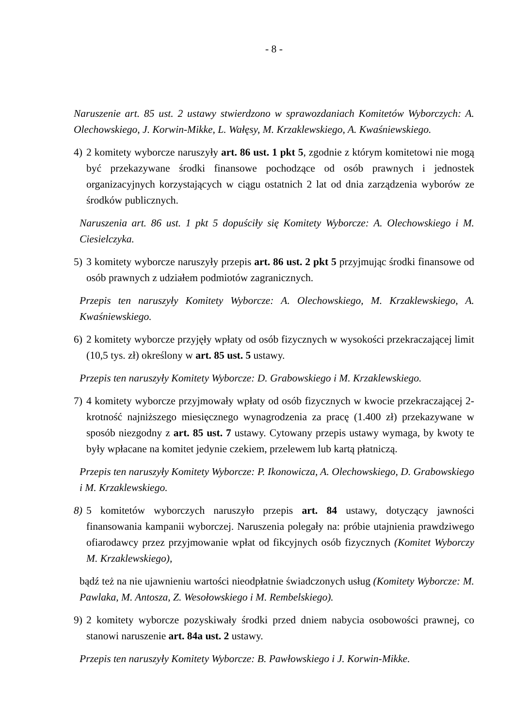- 8 -
Naruszenie art. 85 ust. 2 ustawy stwierdzono w sprawozdaniach Komitetów Wyborczych: A. Olechowskiego, J. Korwin-Mikke, L. Wałęsy, M. Krzaklewskiego, A. Kwaśniewskiego.
4) 2 komitety wyborcze naruszyły art. 86 ust. 1 pkt 5, zgodnie z którym komitetowi nie mogą być przekazywane środki finansowe pochodzące od osób prawnych i jednostek organizacyjnych korzystających w ciągu ostatnich 2 lat od dnia zarządzenia wyborów ze środków publicznych.
Naruszenia art. 86 ust. 1 pkt 5 dopuściły się Komitety Wyborcze: A. Olechowskiego i M. Ciesielczyka.
5) 3 komitety wyborcze naruszyły przepis art. 86 ust. 2 pkt 5 przyjmując środki finansowe od osób prawnych z udziałem podmiotów zagranicznych.
Przepis ten naruszyły Komitety Wyborcze: A. Olechowskiego, M. Krzaklewskiego, A. Kwaśniewskiego.
6) 2 komitety wyborcze przyjęły wpłaty od osób fizycznych w wysokości przekraczającej limit (10,5 tys. zł) określony w art. 85 ust. 5 ustawy.
Przepis ten naruszyły Komitety Wyborcze: D. Grabowskiego i M. Krzaklewskiego.
7) 4 komitety wyborcze przyjmowały wpłaty od osób fizycznych w kwocie przekraczającej 2-krotność najniższego miesięcznego wynagrodzenia za pracę (1.400 zł) przekazywane w sposób niezgodny z art. 85 ust. 7 ustawy. Cytowany przepis ustawy wymaga, by kwoty te były wpłacane na komitet jedynie czekiem, przelewem lub kartą płatniczą.
Przepis ten naruszyły Komitety Wyborcze: P. Ikonowicza, A. Olechowskiego, D. Grabowskiego i M. Krzaklewskiego.
8) 5 komitetów wyborczych naruszyło przepis art. 84 ustawy, dotyczący jawności finansowania kampanii wyborczej. Naruszenia polegały na: próbie utajnienia prawdziwego ofiarodawcy przez przyjmowanie wpłat od fikcyjnych osób fizycznych (Komitet Wyborczy M. Krzaklewskiego),
bądź też na nie ujawnieniu wartości nieodpłatnie świadczonych usług (Komitety Wyborcze: M. Pawlaka, M. Antosza, Z. Wesołowskiego i M. Rembelskiego).
9) 2 komitety wyborcze pozyskiwały środki przed dniem nabycia osobowości prawnej, co stanowi naruszenie art. 84a ust. 2 ustawy.
Przepis ten naruszyły Komitety Wyborcze: B. Pawłowskiego i J. Korwin-Mikke.